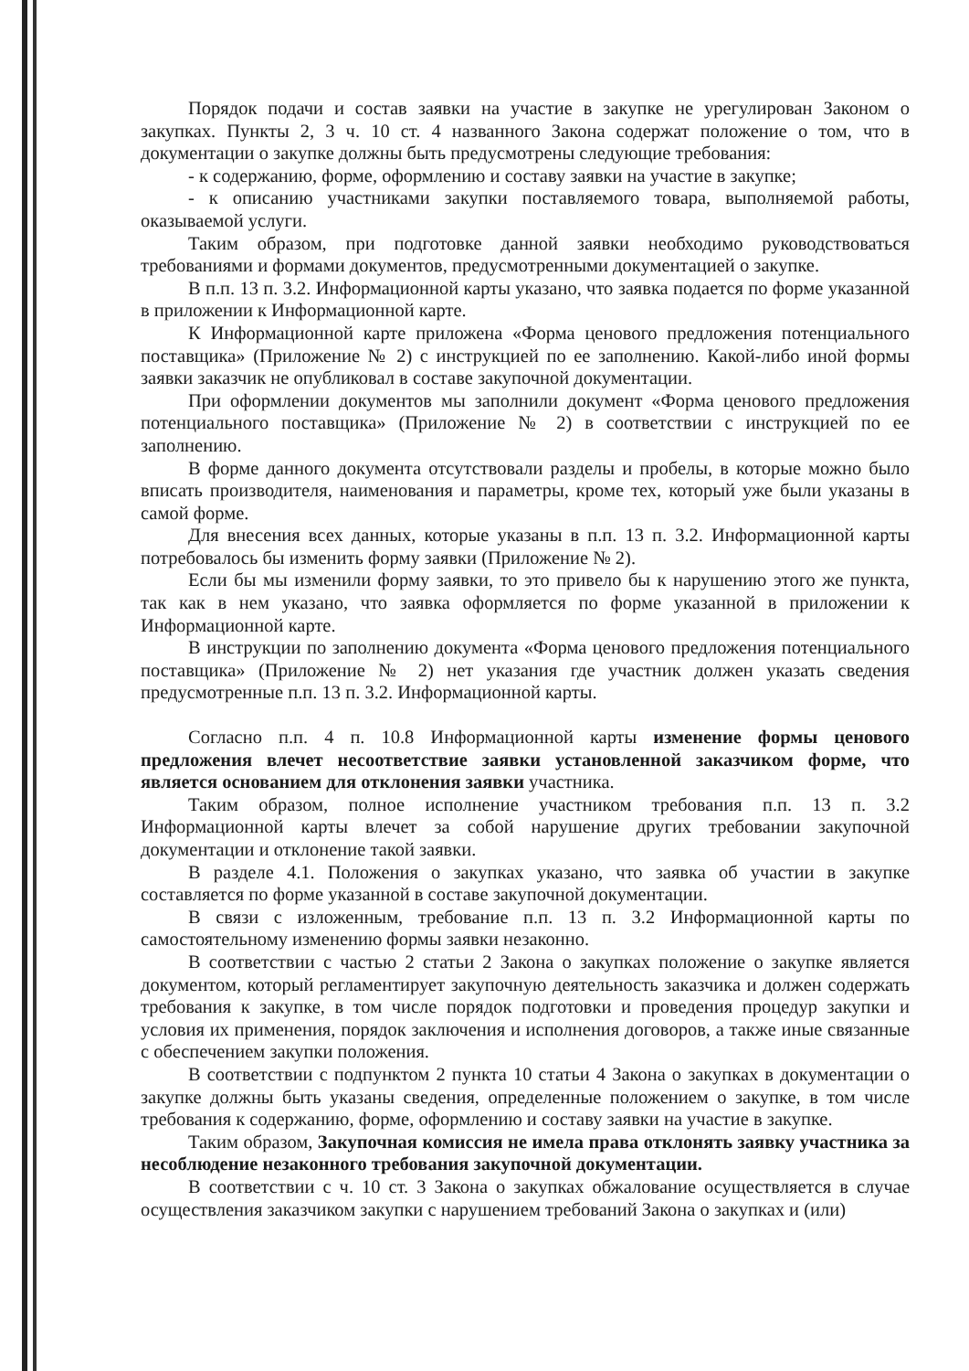Порядок подачи и состав заявки на участие в закупке не урегулирован Законом о закупках. Пункты 2, 3 ч. 10 ст. 4 названного Закона содержат положение о том, что в документации о закупке должны быть предусмотрены следующие требования:
- к содержанию, форме, оформлению и составу заявки на участие в закупке;
- к описанию участниками закупки поставляемого товара, выполняемой работы, оказываемой услуги.
Таким образом, при подготовке данной заявки необходимо руководствоваться требованиями и формами документов, предусмотренными документацией о закупке.
В п.п. 13 п. 3.2. Информационной карты указано, что заявка подается по форме указанной в приложении к Информационной карте.
К Информационной карте приложена «Форма ценового предложения потенциального поставщика» (Приложение № 2) с инструкцией по ее заполнению. Какой-либо иной формы заявки заказчик не опубликовал в составе закупочной документации.
При оформлении документов мы заполнили документ «Форма ценового предложения потенциального поставщика» (Приложение № 2) в соответствии с инструкцией по ее заполнению.
В форме данного документа отсутствовали разделы и пробелы, в которые можно было вписать производителя, наименования и параметры, кроме тех, который уже были указаны в самой форме.
Для внесения всех данных, которые указаны в п.п. 13 п. 3.2. Информационной карты потребовалось бы изменить форму заявки (Приложение № 2).
Если бы мы изменили форму заявки, то это привело бы к нарушению этого же пункта, так как в нем указано, что заявка оформляется по форме указанной в приложении к Информационной карте.
В инструкции по заполнению документа «Форма ценового предложения потенциального поставщика» (Приложение № 2) нет указания где участник должен указать сведения предусмотренные п.п. 13 п. 3.2. Информационной карты.
Согласно п.п. 4 п. 10.8 Информационной карты изменение формы ценового предложения влечет несоответствие заявки установленной заказчиком форме, что является основанием для отклонения заявки участника.
Таким образом, полное исполнение участником требования п.п. 13 п. 3.2 Информационной карты влечет за собой нарушение других требовании закупочной документации и отклонение такой заявки.
В разделе 4.1. Положения о закупках указано, что заявка об участии в закупке составляется по форме указанной в составе закупочной документации.
В связи с изложенным, требование п.п. 13 п. 3.2 Информационной карты по самостоятельному изменению формы заявки незаконно.
В соответствии с частью 2 статьи 2 Закона о закупках положение о закупке является документом, который регламентирует закупочную деятельность заказчика и должен содержать требования к закупке, в том числе порядок подготовки и проведения процедур закупки и условия их применения, порядок заключения и исполнения договоров, а также иные связанные с обеспечением закупки положения.
В соответствии с подпунктом 2 пункта 10 статьи 4 Закона о закупках в документации о закупке должны быть указаны сведения, определенные положением о закупке, в том числе требования к содержанию, форме, оформлению и составу заявки на участие в закупке.
Таким образом, Закупочная комиссия не имела права отклонять заявку участника за несоблюдение незаконного требования закупочной документации.
В соответствии с ч. 10 ст. 3 Закона о закупках обжалование осуществляется в случае осуществления заказчиком закупки с нарушением требований Закона о закупках и (или)